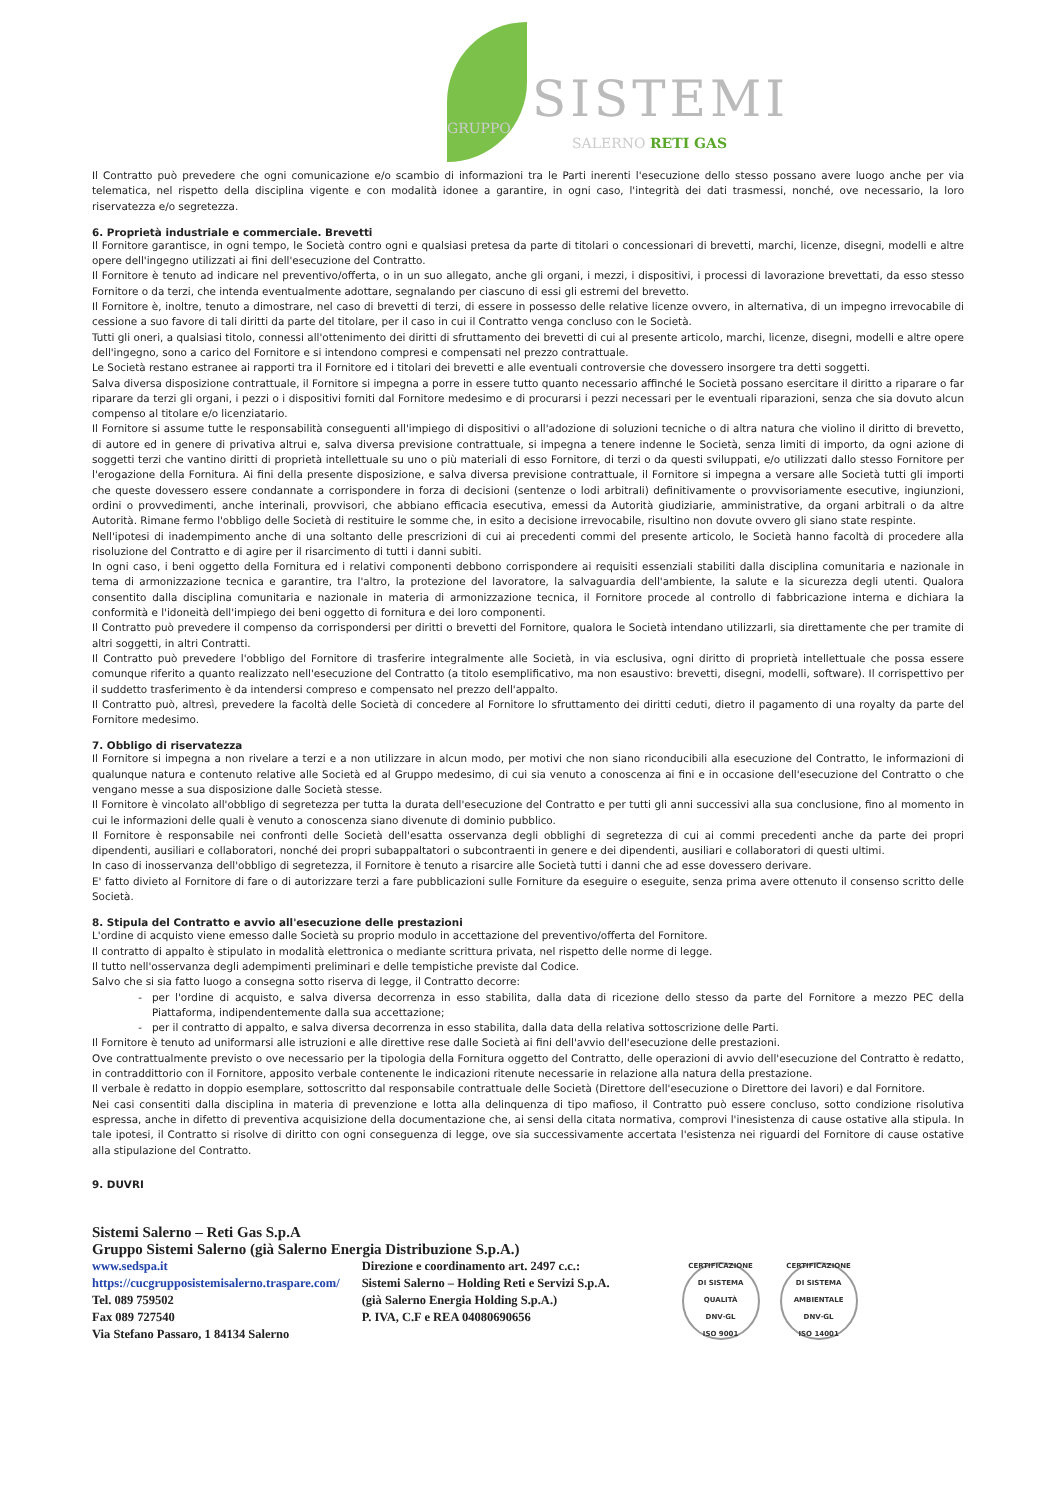SISTEMI
GRUPPO
SALERNO RETI GAS
Il Contratto può prevedere che ogni comunicazione e/o scambio di informazioni tra le Parti inerenti l'esecuzione dello stesso possano avere luogo anche per via telematica, nel rispetto della disciplina vigente e con modalità idonee a garantire, in ogni caso, l'integrità dei dati trasmessi, nonché, ove necessario, la loro riservatezza e/o segretezza.
6. Proprietà industriale e commerciale. Brevetti
Il Fornitore garantisce, in ogni tempo, le Società contro ogni e qualsiasi pretesa da parte di titolari o concessionari di brevetti, marchi, licenze, disegni, modelli e altre opere dell'ingegno utilizzati ai fini dell'esecuzione del Contratto.
Il Fornitore è tenuto ad indicare nel preventivo/offerta, o in un suo allegato, anche gli organi, i mezzi, i dispositivi, i processi di lavorazione brevettati, da esso stesso Fornitore o da terzi, che intenda eventualmente adottare, segnalando per ciascuno di essi gli estremi del brevetto.
Il Fornitore è, inoltre, tenuto a dimostrare, nel caso di brevetti di terzi, di essere in possesso delle relative licenze ovvero, in alternativa, di un impegno irrevocabile di cessione a suo favore di tali diritti da parte del titolare, per il caso in cui il Contratto venga concluso con le Società.
Tutti gli oneri, a qualsiasi titolo, connessi all'ottenimento dei diritti di sfruttamento dei brevetti di cui al presente articolo, marchi, licenze, disegni, modelli e altre opere dell'ingegno, sono a carico del Fornitore e si intendono compresi e compensati nel prezzo contrattuale.
Le Società restano estranee ai rapporti tra il Fornitore ed i titolari dei brevetti e alle eventuali controversie che dovessero insorgere tra detti soggetti.
Salva diversa disposizione contrattuale, il Fornitore si impegna a porre in essere tutto quanto necessario affinché le Società possano esercitare il diritto a riparare o far riparare da terzi gli organi, i pezzi o i dispositivi forniti dal Fornitore medesimo e di procurarsi i pezzi necessari per le eventuali riparazioni, senza che sia dovuto alcun compenso al titolare e/o licenziatario.
Il Fornitore si assume tutte le responsabilità conseguenti all'impiego di dispositivi o all'adozione di soluzioni tecniche o di altra natura che violino il diritto di brevetto, di autore ed in genere di privativa altrui e, salva diversa previsione contrattuale, si impegna a tenere indenne le Società, senza limiti di importo, da ogni azione di soggetti terzi che vantino diritti di proprietà intellettuale su uno o più materiali di esso Fornitore, di terzi o da questi sviluppati, e/o utilizzati dallo stesso Fornitore per l'erogazione della Fornitura. Ai fini della presente disposizione, e salva diversa previsione contrattuale, il Fornitore si impegna a versare alle Società tutti gli importi che queste dovessero essere condannate a corrispondere in forza di decisioni (sentenze o lodi arbitrali) definitivamente o provvisoriamente esecutive, ingiunzioni, ordini o provvedimenti, anche interinali, provvisori, che abbiano efficacia esecutiva, emessi da Autorità giudiziarie, amministrative, da organi arbitrali o da altre Autorità. Rimane fermo l'obbligo delle Società di restituire le somme che, in esito a decisione irrevocabile, risultino non dovute ovvero gli siano state respinte.
Nell'ipotesi di inadempimento anche di una soltanto delle prescrizioni di cui ai precedenti commi del presente articolo, le Società hanno facoltà di procedere alla risoluzione del Contratto e di agire per il risarcimento di tutti i danni subiti.
In ogni caso, i beni oggetto della Fornitura ed i relativi componenti debbono corrispondere ai requisiti essenziali stabiliti dalla disciplina comunitaria e nazionale in tema di armonizzazione tecnica e garantire, tra l'altro, la protezione del lavoratore, la salvaguardia dell'ambiente, la salute e la sicurezza degli utenti. Qualora consentito dalla disciplina comunitaria e nazionale in materia di armonizzazione tecnica, il Fornitore procede al controllo di fabbricazione interna e dichiara la conformità e l'idoneità dell'impiego dei beni oggetto di fornitura e dei loro componenti.
Il Contratto può prevedere il compenso da corrispondersi per diritti o brevetti del Fornitore, qualora le Società intendano utilizzarli, sia direttamente che per tramite di altri soggetti, in altri Contratti.
Il Contratto può prevedere l'obbligo del Fornitore di trasferire integralmente alle Società, in via esclusiva, ogni diritto di proprietà intellettuale che possa essere comunque riferito a quanto realizzato nell'esecuzione del Contratto (a titolo esemplificativo, ma non esaustivo: brevetti, disegni, modelli, software). Il corrispettivo per il suddetto trasferimento è da intendersi compreso e compensato nel prezzo dell'appalto.
Il Contratto può, altresì, prevedere la facoltà delle Società di concedere al Fornitore lo sfruttamento dei diritti ceduti, dietro il pagamento di una royalty da parte del Fornitore medesimo.
7. Obbligo di riservatezza
Il Fornitore si impegna a non rivelare a terzi e a non utilizzare in alcun modo, per motivi che non siano riconducibili alla esecuzione del Contratto, le informazioni di qualunque natura e contenuto relative alle Società ed al Gruppo medesimo, di cui sia venuto a conoscenza ai fini e in occasione dell'esecuzione del Contratto o che vengano messe a sua disposizione dalle Società stesse.
Il Fornitore è vincolato all'obbligo di segretezza per tutta la durata dell'esecuzione del Contratto e per tutti gli anni successivi alla sua conclusione, fino al momento in cui le informazioni delle quali è venuto a conoscenza siano divenute di dominio pubblico.
Il Fornitore è responsabile nei confronti delle Società dell'esatta osservanza degli obblighi di segretezza di cui ai commi precedenti anche da parte dei propri dipendenti, ausiliari e collaboratori, nonché dei propri subappaltatori o subcontraenti in genere e dei dipendenti, ausiliari e collaboratori di questi ultimi.
In caso di inosservanza dell'obbligo di segretezza, il Fornitore è tenuto a risarcire alle Società tutti i danni che ad esse dovessero derivare.
E' fatto divieto al Fornitore di fare o di autorizzare terzi a fare pubblicazioni sulle Forniture da eseguire o eseguite, senza prima avere ottenuto il consenso scritto delle Società.
8. Stipula del Contratto e avvio all'esecuzione delle prestazioni
L'ordine di acquisto viene emesso dalle Società su proprio modulo in accettazione del preventivo/offerta del Fornitore.
Il contratto di appalto è stipulato in modalità elettronica o mediante scrittura privata, nel rispetto delle norme di legge.
Il tutto nell'osservanza degli adempimenti preliminari e delle tempistiche previste dal Codice.
Salvo che si sia fatto luogo a consegna sotto riserva di legge, il Contratto decorre:
per l'ordine di acquisto, e salva diversa decorrenza in esso stabilita, dalla data di ricezione dello stesso da parte del Fornitore a mezzo PEC della Piattaforma, indipendentemente dalla sua accettazione;
per il contratto di appalto, e salva diversa decorrenza in esso stabilita, dalla data della relativa sottoscrizione delle Parti.
Il Fornitore è tenuto ad uniformarsi alle istruzioni e alle direttive rese dalle Società ai fini dell'avvio dell'esecuzione delle prestazioni.
Ove contrattualmente previsto o ove necessario per la tipologia della Fornitura oggetto del Contratto, delle operazioni di avvio dell'esecuzione del Contratto è redatto, in contraddittorio con il Fornitore, apposito verbale contenente le indicazioni ritenute necessarie in relazione alla natura della prestazione.
Il verbale è redatto in doppio esemplare, sottoscritto dal responsabile contrattuale delle Società (Direttore dell'esecuzione o Direttore dei lavori) e dal Fornitore.
Nei casi consentiti dalla disciplina in materia di prevenzione e lotta alla delinquenza di tipo mafioso, il Contratto può essere concluso, sotto condizione risolutiva espressa, anche in difetto di preventiva acquisizione della documentazione che, ai sensi della citata normativa, comprovi l'inesistenza di cause ostative alla stipula. In tale ipotesi, il Contratto si risolve di diritto con ogni conseguenza di legge, ove sia successivamente accertata l'esistenza nei riguardi del Fornitore di cause ostative alla stipulazione del Contratto.
9. DUVRI
Sistemi Salerno – Reti Gas S.p.A
Gruppo Sistemi Salerno (già Salerno Energia Distribuzione S.p.A.)
www.sedspa.it
https://cucgrupposistemisalerno.traspare.com/
Tel. 089 759502
Fax 089 727540
Via Stefano Passaro, 1 84134 Salerno
Direzione e coordinamento art. 2497 c.c.:
Sistemi Salerno – Holding Reti e Servizi S.p.A.
(già Salerno Energia Holding S.p.A.)
P. IVA, C.F e REA 04080690656
CERTIFICAZIONE DI SISTEMA QUALITÀ
DNV·GL
ISO 9001
CERTIFICAZIONE DI SISTEMA AMBIENTALE
DNV·GL
ISO 14001